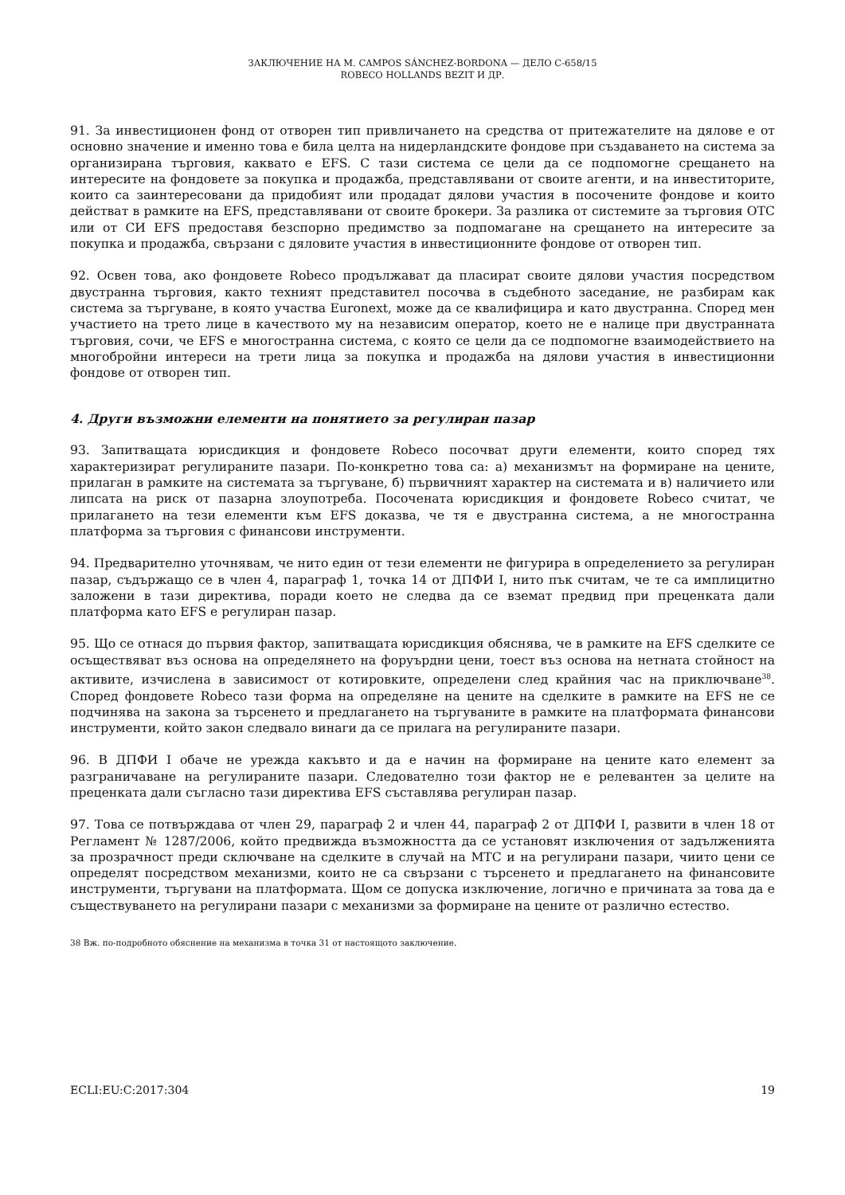ЗАКЛЮЧЕНИЕ НА M. CAMPOS SÁNCHEZ-BORDONA — ДЕЛО C-658/15
ROBECO HOLLANDS BEZIT И ДР.
91. За инвестиционен фонд от отворен тип привличането на средства от притежателите на дялове е от основно значение и именно това е била целта на нидерландските фондове при създаването на система за организирана търговия, каквато е EFS. С тази система се цели да се подпомогне срещането на интересите на фондовете за покупка и продажба, представлявани от своите агенти, и на инвеститорите, които са заинтересовани да придобият или продадат дялови участия в посочените фондове и които действат в рамките на EFS, представлявани от своите брокери. За разлика от системите за търговия OTC или от СИ EFS предоставя безспорно предимство за подпомагане на срещането на интересите за покупка и продажба, свързани с дяловите участия в инвестиционните фондове от отворен тип.
92. Освен това, ако фондовете Robeco продължават да пласират своите дялови участия посредством двустранна търговия, както техният представител посочва в съдебното заседание, не разбирам как система за търгуване, в която участва Euronext, може да се квалифицира и като двустранна. Според мен участието на трето лице в качеството му на независим оператор, което не е налице при двустранната търговия, сочи, че EFS е многостранна система, с която се цели да се подпомогне взаимодействието на многобройни интереси на трети лица за покупка и продажба на дялови участия в инвестиционни фондове от отворен тип.
4. Други възможни елементи на понятието за регулиран пазар
93. Запитващата юрисдикция и фондовете Robeco посочват други елементи, които според тях характеризират регулираните пазари. По-конкретно това са: а) механизмът на формиране на цените, прилаган в рамките на системата за търгуване, б) първичният характер на системата и в) наличието или липсата на риск от пазарна злоупотреба. Посочената юрисдикция и фондовете Robeco считат, че прилагането на тези елементи към EFS доказва, че тя е двустранна система, а не многостранна платформа за търговия с финансови инструменти.
94. Предварително уточнявам, че нито един от тези елементи не фигурира в определението за регулиран пазар, съдържащо се в член 4, параграф 1, точка 14 от ДПФИ I, нито пък считам, че те са имплицитно заложени в тази директива, поради което не следва да се вземат предвид при преценката дали платформа като EFS е регулиран пазар.
95. Що се отнася до първия фактор, запитващата юрисдикция обяснява, че в рамките на EFS сделките се осъществяват въз основа на определянето на форуърдни цени, тоест въз основа на нетната стойност на активите, изчислена в зависимост от котировките, определени след крайния час на приключване<sup>38</sup>. Според фондовете Robeco тази форма на определяне на цените на сделките в рамките на EFS не се подчинява на закона за търсенето и предлагането на търгуваните в рамките на платформата финансови инструменти, който закон следвало винаги да се прилага на регулираните пазари.
96. В ДПФИ I обаче не урежда какъвто и да е начин на формиране на цените като елемент за разграничаване на регулираните пазари. Следователно този фактор не е релевантен за целите на преценката дали съгласно тази директива EFS съставлява регулиран пазар.
97. Това се потвърждава от член 29, параграф 2 и член 44, параграф 2 от ДПФИ I, развити в член 18 от Регламент № 1287/2006, който предвижда възможността да се установят изключения от задълженията за прозрачност преди сключване на сделките в случай на МТС и на регулирани пазари, чиито цени се определят посредством механизми, които не са свързани с търсенето и предлагането на финансовите инструменти, търгувани на платформата. Щом се допуска изключение, логично е причината за това да е съществуването на регулирани пазари с механизми за формиране на цените от различно естество.
38 Вж. по-подробното обяснение на механизма в точка 31 от настоящото заключение.
ECLI:EU:C:2017:304 19